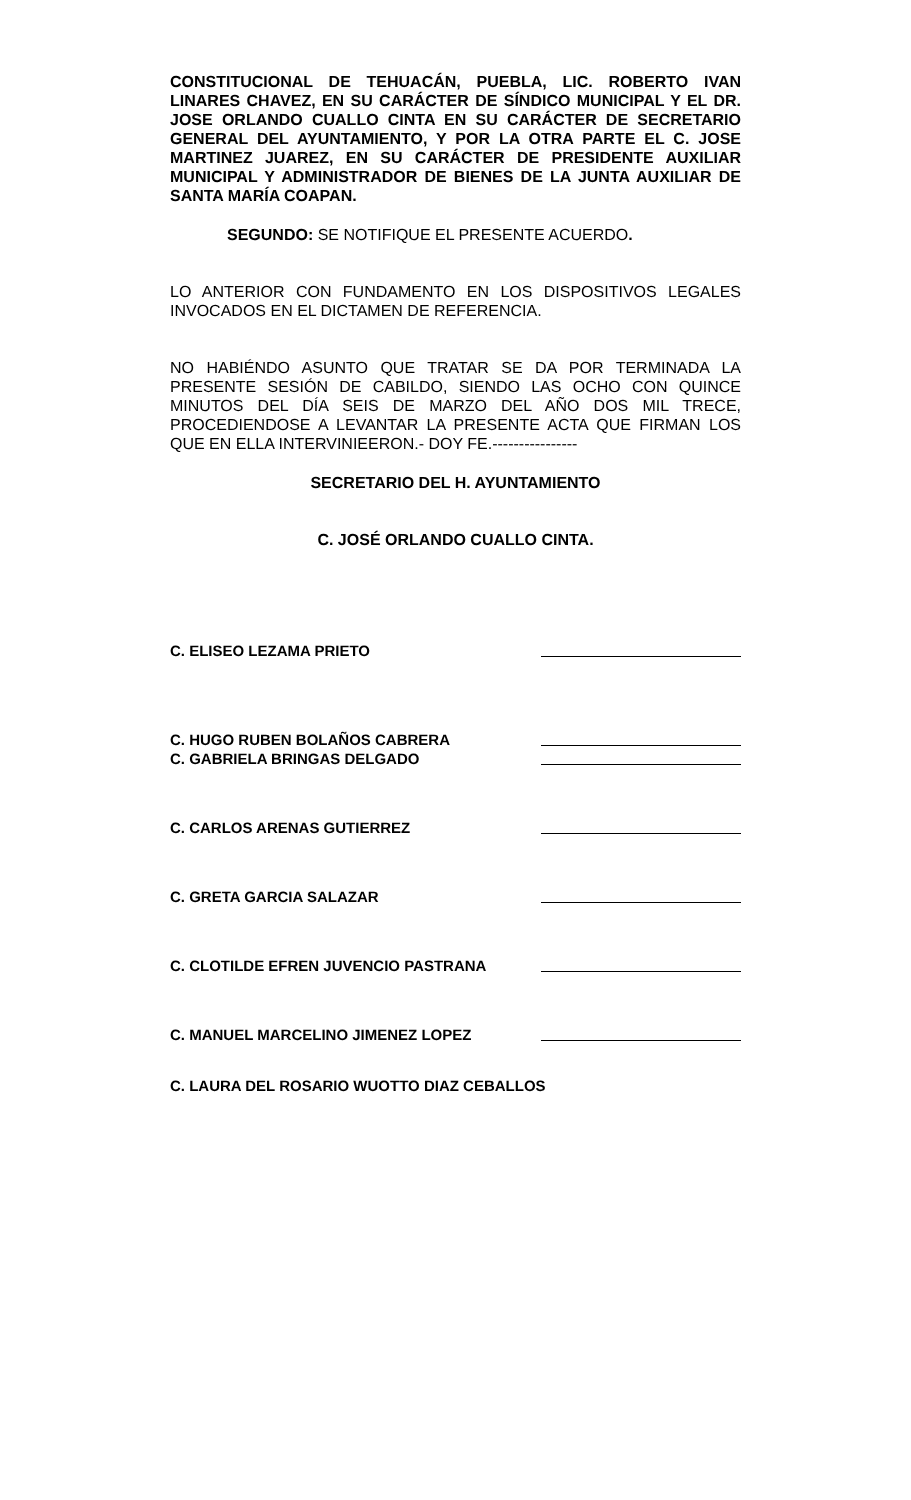CONSTITUCIONAL DE TEHUACÁN, PUEBLA, LIC. ROBERTO IVAN LINARES CHAVEZ, EN SU CARÁCTER DE SÍNDICO MUNICIPAL Y EL DR. JOSE ORLANDO CUALLO CINTA EN SU CARÁCTER DE SECRETARIO GENERAL DEL AYUNTAMIENTO, Y POR LA OTRA PARTE EL C. JOSE MARTINEZ JUAREZ, EN SU CARÁCTER DE PRESIDENTE AUXILIAR MUNICIPAL Y ADMINISTRADOR DE BIENES DE LA JUNTA AUXILIAR DE SANTA MARÍA COAPAN.
SEGUNDO: SE NOTIFIQUE EL PRESENTE ACUERDO.
LO ANTERIOR CON FUNDAMENTO EN LOS DISPOSITIVOS LEGALES INVOCADOS EN EL DICTAMEN DE REFERENCIA.
NO HABIÉNDO ASUNTO QUE TRATAR SE DA POR TERMINADA LA PRESENTE SESIÓN DE CABILDO, SIENDO LAS OCHO CON QUINCE MINUTOS DEL DÍA SEIS DE MARZO DEL AÑO DOS MIL TRECE, PROCEDIENDOSE A LEVANTAR LA PRESENTE ACTA QUE FIRMAN LOS QUE EN ELLA INTERVINIEERON.- DOY FE.----------------
SECRETARIO DEL H. AYUNTAMIENTO
C. JOSÉ ORLANDO CUALLO CINTA.
C. ELISEO LEZAMA PRIETO
C. HUGO RUBEN BOLAÑOS CABRERA
C. GABRIELA BRINGAS DELGADO
C. CARLOS ARENAS GUTIERREZ
C. GRETA GARCIA SALAZAR
C. CLOTILDE EFREN JUVENCIO PASTRANA
C. MANUEL MARCELINO JIMENEZ LOPEZ
C. LAURA DEL ROSARIO WUOTTO DIAZ CEBALLOS